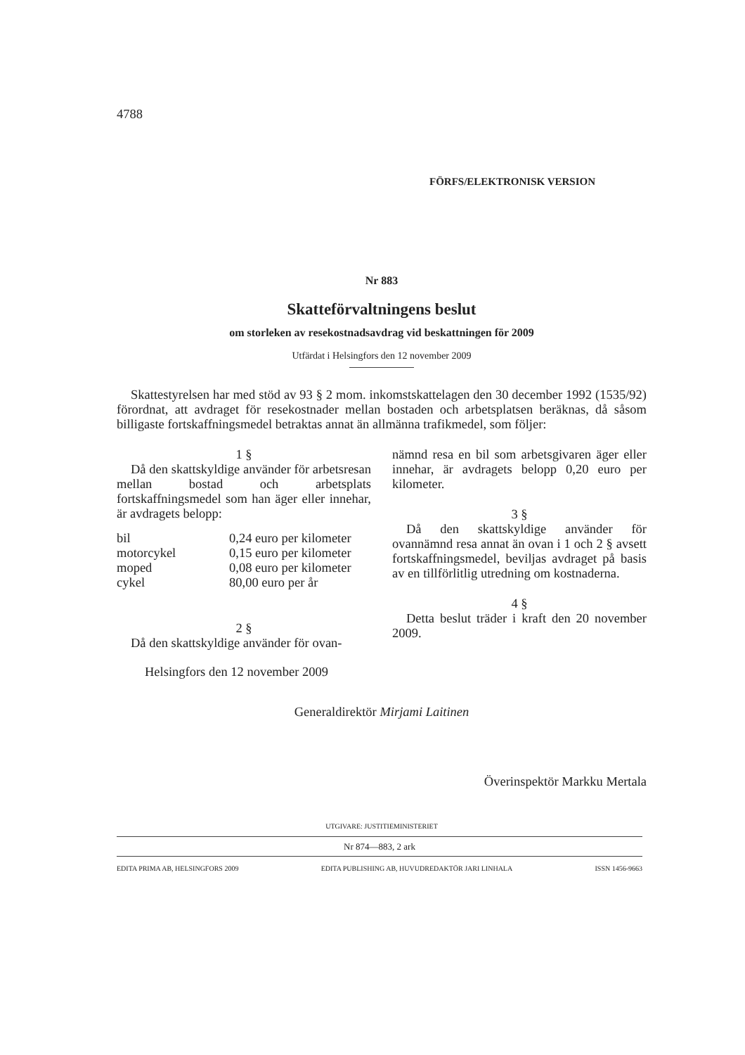4788
FÖRFS/ELEKTRONISK VERSION
Nr 883
Skatteförvaltningens beslut
om storleken av resekostnadsavdrag vid beskattningen för 2009
Utfärdat i Helsingfors den 12 november 2009
Skattestyrelsen har med stöd av 93 § 2 mom. inkomstskattelagen den 30 december 1992 (1535/92) förordnat, att avdraget för resekostnader mellan bostaden och arbetsplatsen beräknas, då såsom billigaste fortskaffningsmedel betraktas annat än allmänna trafikmedel, som följer:
1 §
Då den skattskyldige använder för arbetsresan mellan bostad och arbetsplats fortskaffningsmedel som han äger eller innehar, är avdragets belopp:
| bil | 0,24 euro per kilometer |
| motorcykel | 0,15 euro per kilometer |
| moped | 0,08 euro per kilometer |
| cykel | 80,00 euro per år |
2 §
Då den skattskyldige använder för ovan-
nämnd resa en bil som arbetsgivaren äger eller innehar, är avdragets belopp 0,20 euro per kilometer.
3 §
Då den skattskyldige använder för ovannämnd resa annat än ovan i 1 och 2 § avsett fortskaffningsmedel, beviljas avdraget på basis av en tillförlitlig utredning om kostnaderna.
4 §
Detta beslut träder i kraft den 20 november 2009.
Helsingfors den 12 november 2009
Generaldirektör Mirjami Laitinen
Överinspektör Markku Mertala
UTGIVARE: JUSTITIEMINISTERIET
Nr 874—883, 2 ark
EDITA PRIMA AB, HELSINGFORS 2009 EDITA PUBLISHING AB, HUVUDREDAKTÖR JARI LINHALA ISSN 1456-9663